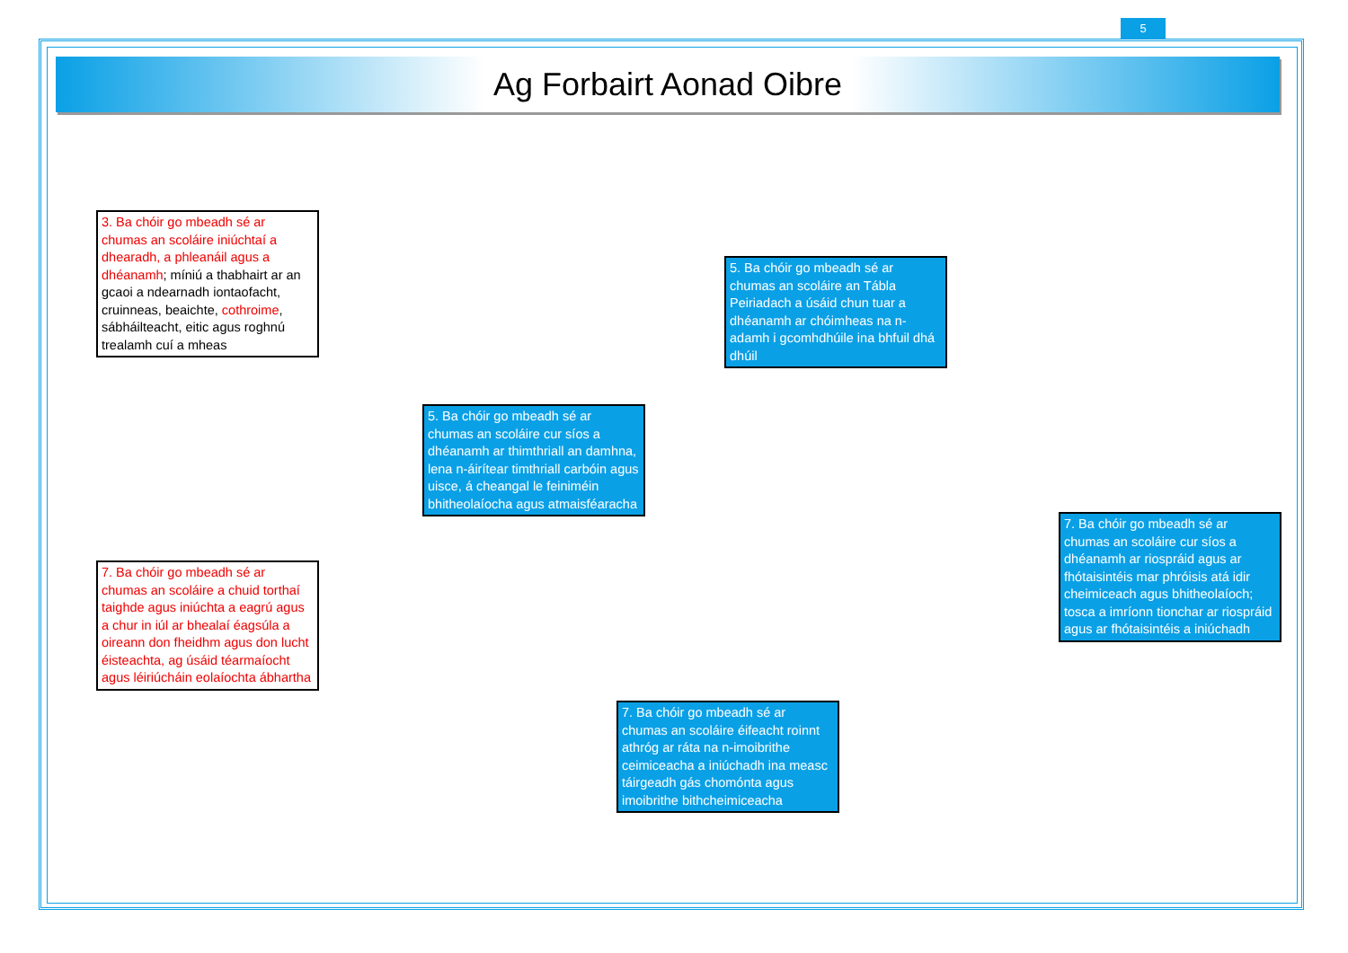5
Ag Forbairt Aonad Oibre
3. Ba chóir go mbeadh sé ar chumas an scoláire iniúchtaí a dhearadh, a phleanáil agus a dhéanamh; míniú a thabhairt ar an gcaoi a ndearnadh iontaofacht, cruinneas, beaichte, cothroime, sábháilteacht, eitic agus roghnú trealamh cuí a mheas
5. Ba chóir go mbeadh sé ar chumas an scoláire an Tábla Peiriadach a úsáid chun tuar a dhéanamh ar chóimheas na n-adamh i gcomhdhúile ina bhfuil dhá dhúil
5. Ba chóir go mbeadh sé ar chumas an scoláire cur síos a dhéanamh ar thimthriall an damhna, lena n-áirítear timthriall carbóin agus uisce, á cheangal le feiniméin bhitheolaíocha agus atmaisféaracha
7. Ba chóir go mbeadh sé ar chumas an scoláire cur síos a dhéanamh ar riospráid agus ar fhótaisintéis mar phróisis atá idir cheimiceach agus bhitheolaíoch; tosca a imríonn tionchar ar riospráid agus ar fhótaisintéis a iniúchadh
7. Ba chóir go mbeadh sé ar chumas an scoláire a chuid torthaí taighde agus iniúchta a eagrú agus a chur in iúl ar bhealaí éagsúla a oireann don fheidhm agus don lucht éisteachta, ag úsáid téarmaíocht agus léiriúcháin eolaíochta ábhartha
7. Ba chóir go mbeadh sé ar chumas an scoláire éifeacht roinnt athróg ar ráta na n-imoibrithe ceimiceacha a iniúchadh ina measc táirgeadh gás chomónta agus imoibrithe bithcheimiceacha